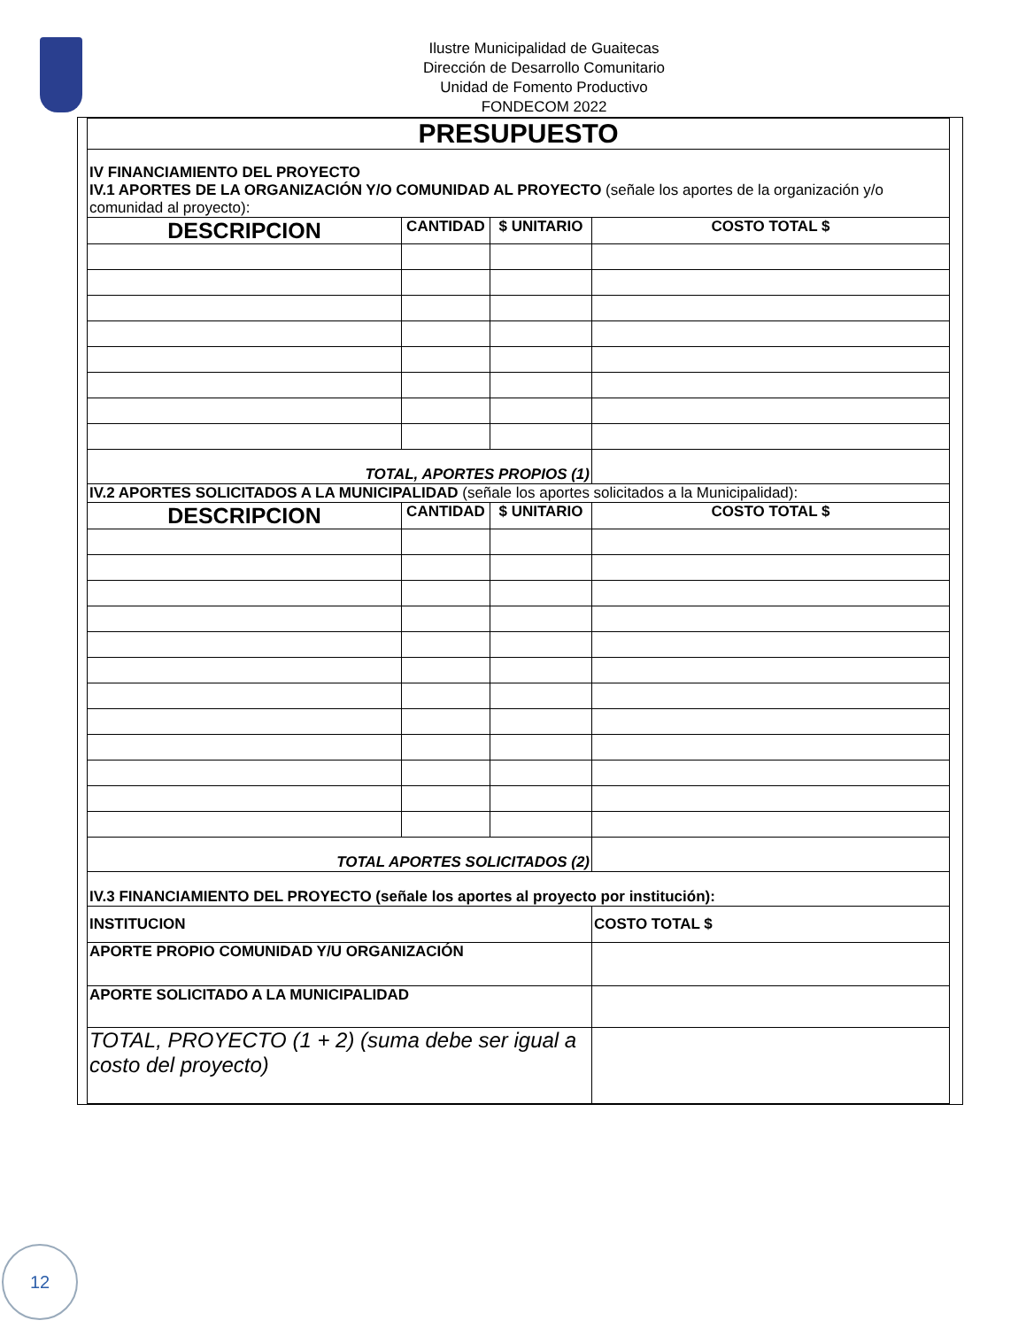Ilustre Municipalidad de Guaitecas
Dirección de Desarrollo Comunitario
Unidad de Fomento Productivo
FONDECOM 2022
| PRESUPUESTO | | | |
| IV FINANCIAMIENTO DEL PROYECTO IV.1 APORTES DE LA ORGANIZACIÓN Y/O COMUNIDAD AL PROYECTO (señale los aportes de la organización y/o comunidad al proyecto): | | | |
| DESCRIPCION | CANTIDAD | $ UNITARIO | COSTO TOTAL $ |
| TOTAL, APORTES PROPIOS (1) | | | |
| IV.2 APORTES SOLICITADOS A LA MUNICIPALIDAD (señale los aportes solicitados a la Municipalidad): | | | |
| DESCRIPCION | CANTIDAD | $ UNITARIO | COSTO TOTAL $ |
| TOTAL APORTES SOLICITADOS (2) | | | |
| IV.3 FINANCIAMIENTO DEL PROYECTO (señale los aportes al proyecto por institución): | | | |
| INSTITUCION | | | COSTO TOTAL $ |
| APORTE PROPIO COMUNIDAD Y/U ORGANIZACIÓN | | | |
| APORTE SOLICITADO A LA MUNICIPALIDAD | | | |
| TOTAL, PROYECTO (1 + 2) (suma debe ser igual a costo del proyecto) | | | |
12